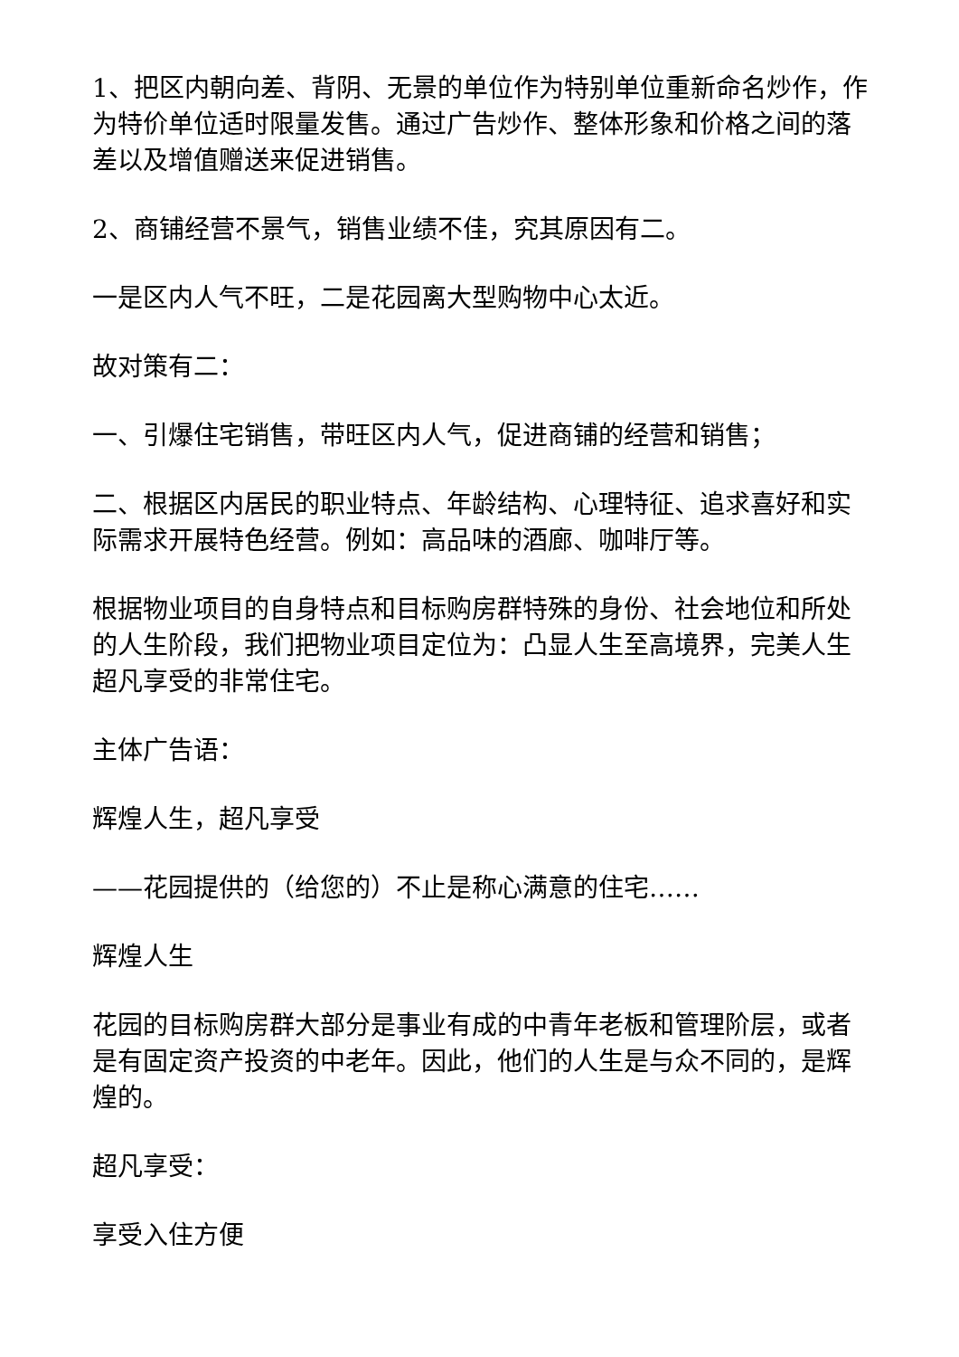1、把区内朝向差、背阴、无景的单位作为特别单位重新命名炒作，作为特价单位适时限量发售。通过广告炒作、整体形象和价格之间的落差以及增值赠送来促进销售。
2、商铺经营不景气，销售业绩不佳，究其原因有二。
一是区内人气不旺，二是花园离大型购物中心太近。
故对策有二：
一、引爆住宅销售，带旺区内人气，促进商铺的经营和销售；
二、根据区内居民的职业特点、年龄结构、心理特征、追求喜好和实际需求开展特色经营。例如：高品味的酒廊、咖啡厅等。
根据物业项目的自身特点和目标购房群特殊的身份、社会地位和所处的人生阶段，我们把物业项目定位为：凸显人生至高境界，完美人生超凡享受的非常住宅。
主体广告语：
辉煌人生，超凡享受
——花园提供的（给您的）不止是称心满意的住宅……
辉煌人生
花园的目标购房群大部分是事业有成的中青年老板和管理阶层，或者是有固定资产投资的中老年。因此，他们的人生是与众不同的，是辉煌的。
超凡享受：
享受入住方便